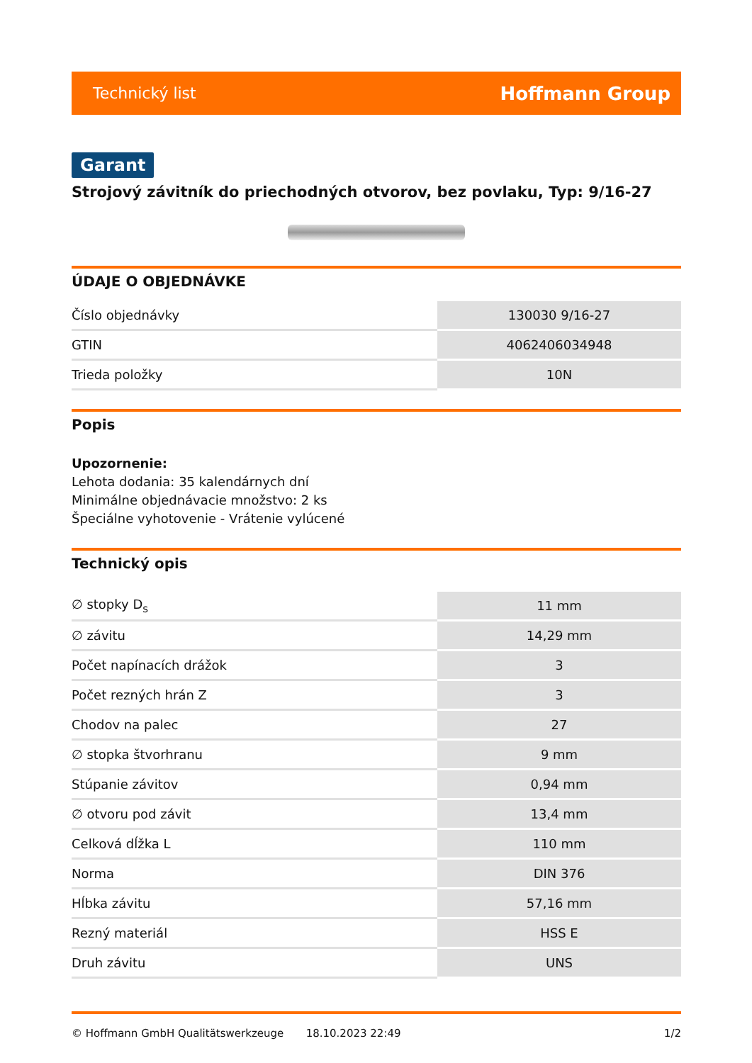Technický list Hoffmann Group
Garant
Strojový závitník do priechodných otvorov, bez povlaku, Typ: 9/16-27
ÚDAJE O OBJEDNÁVKE
| Číslo objednávky | 130030 9/16-27 |
| GTIN | 4062406034948 |
| Trieda položky | 10N |
Popis
Upozornenie:
Lehota dodania: 35 kalendárnych dní
Minimálne objednávacie množstvo: 2 ks
Špeciálne vyhotovenie - Vrátenie vylúcené
Technický opis
| ∅ stopky D<sub>s</sub> | 11 mm |
| ∅ závitu | 14,29 mm |
| Počet napínacích drážok | 3 |
| Počet rezných hrán Z | 3 |
| Chodov na palec | 27 |
| ∅ stopka štvorhranu | 9 mm |
| Stúpanie závitov | 0,94 mm |
| ∅ otvoru pod závit | 13,4 mm |
| Celková dĺžka L | 110 mm |
| Norma | DIN 376 |
| Hĺbka závitu | 57,16 mm |
| Rezný materiál | HSS E |
| Druh závitu | UNS |
© Hoffmann GmbH Qualitätswerkzeuge 18.10.2023 22:49 1/2